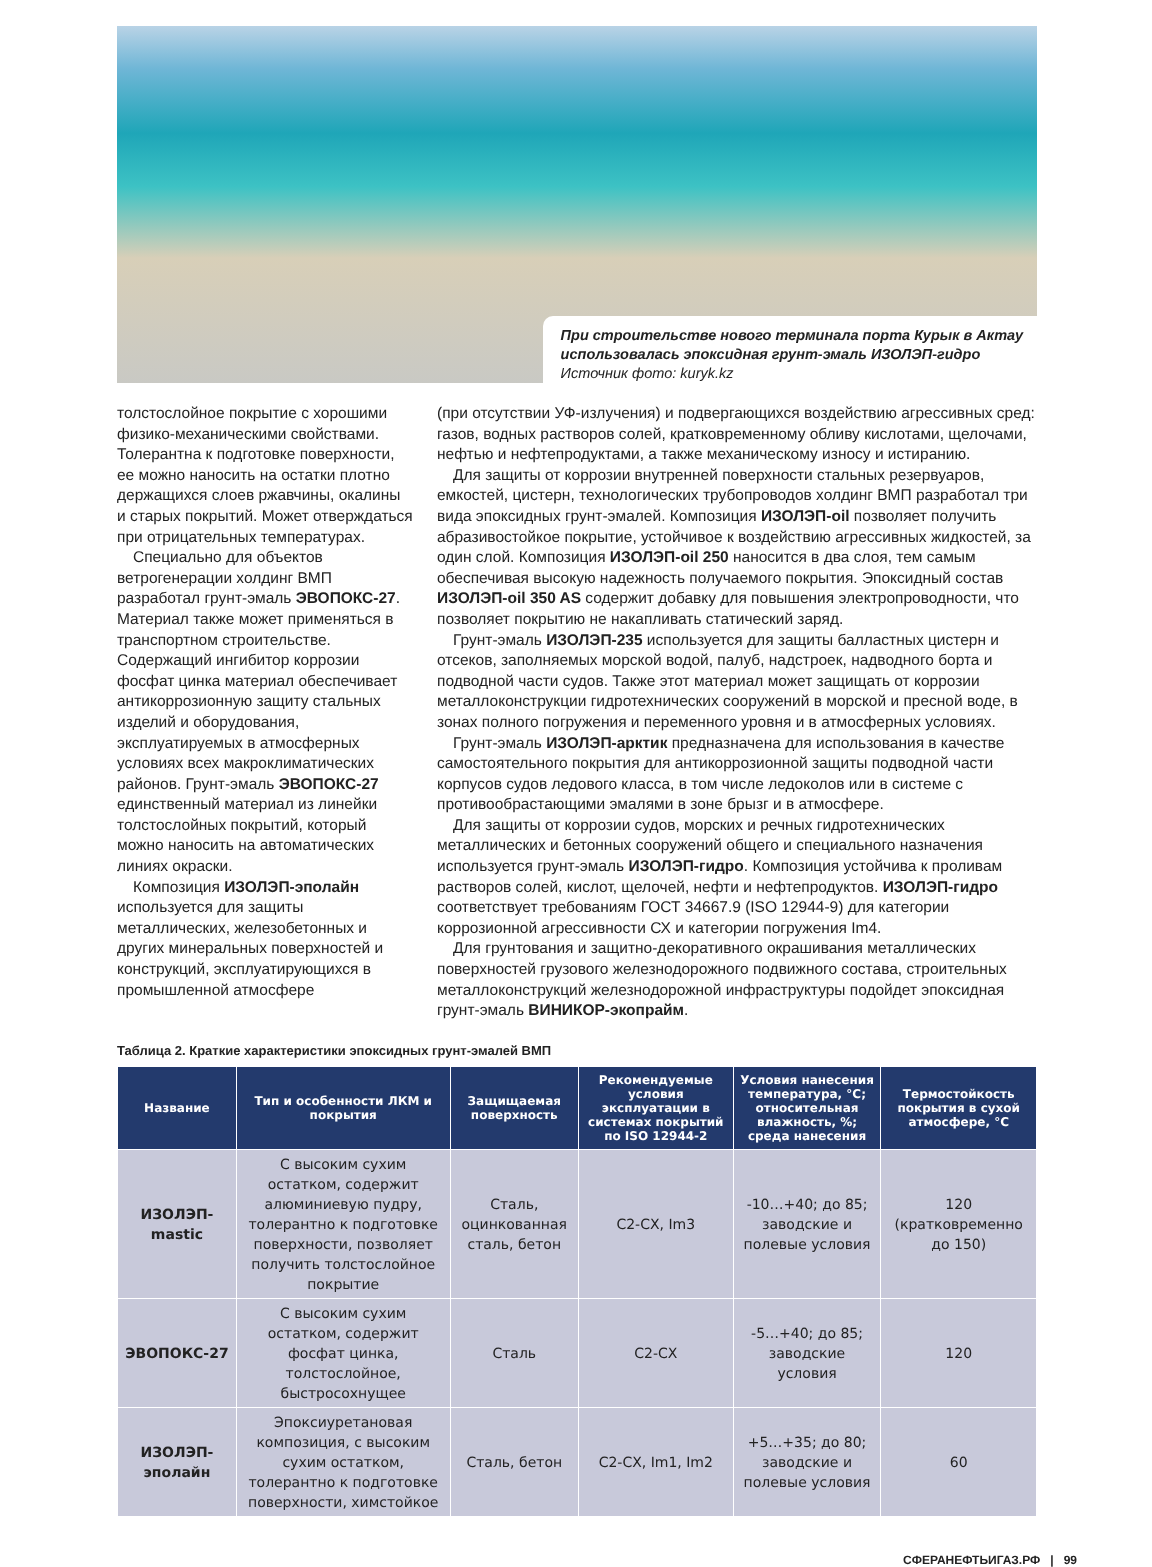При строительстве нового терминала порта Курык в Актау
использовалась эпоксидная грунт-эмаль ИЗОЛЭП-гидро
Источник фото: kuryk.kz
толстослойное покрытие с хорошими физико-механическими свойствами. Толерантна к подготовке поверхности, ее можно наносить на остатки плотно держащихся слоев ржавчины, окалины и старых покрытий. Может отверждаться при отрицательных температурах.
Специально для объектов ветрогенерации холдинг ВМП разработал грунт-эмаль ЭВОПОКС-27. Материал также может применяться в транспортном строительстве. Содержащий ингибитор коррозии фосфат цинка материал обеспечивает антикоррозионную защиту стальных изделий и оборудования, эксплуатируемых в атмосферных условиях всех макроклиматических районов. Грунт-эмаль ЭВОПОКС-27 единственный материал из линейки толстослойных покрытий, который можно наносить на автоматических линиях окраски.
Композиция ИЗОЛЭП-эполайн используется для защиты металлических, железобетонных и других минеральных поверхностей и конструкций, эксплуатирующихся в промышленной атмосфере
(при отсутствии УФ-излучения) и подвергающихся воздействию агрессивных сред: газов, водных растворов солей, кратковременному обливу кислотами, щелочами, нефтью и нефтепродуктами, а также механическому износу и истиранию.
Для защиты от коррозии внутренней поверхности стальных резервуаров, емкостей, цистерн, технологических трубопроводов холдинг ВМП разработал три вида эпоксидных грунт-эмалей. Композиция ИЗОЛЭП-oil позволяет получить абразивостойкое покрытие, устойчивое к воздействию агрессивных жидкостей, за один слой. Композиция ИЗОЛЭП-oil 250 наносится в два слоя, тем самым обеспечивая высокую надежность получаемого покрытия. Эпоксидный состав ИЗОЛЭП-oil 350 AS содержит добавку для повышения электропроводности, что позволяет покрытию не накапливать статический заряд.
Грунт-эмаль ИЗОЛЭП-235 используется для защиты балластных цистерн и отсеков, заполняемых морской водой, палуб, надстроек, надводного борта и подводной части судов. Также этот материал может защищать от коррозии металлоконструкции гидротехнических сооружений в морской и пресной воде, в зонах полного погружения и переменного уровня и в атмосферных условиях.
Грунт-эмаль ИЗОЛЭП-арктик предназначена для использования в качестве самостоятельного покрытия для антикоррозионной защиты подводной части корпусов судов ледового класса, в том числе ледоколов или в системе с противообрастающими эмалями в зоне брызг и в атмосфере.
Для защиты от коррозии судов, морских и речных гидротехнических металлических и бетонных сооружений общего и специального назначения используется грунт-эмаль ИЗОЛЭП-гидро. Композиция устойчива к проливам растворов солей, кислот, щелочей, нефти и нефтепродуктов. ИЗОЛЭП-гидро соответствует требованиям ГОСТ 34667.9 (ISO 12944-9) для категории коррозионной агрессивности СХ и категории погружения Im4.
Для грунтования и защитно-декоративного окрашивания металлических поверхностей грузового железнодорожного подвижного состава, строительных металлоконструкций железнодорожной инфраструктуры подойдет эпоксидная грунт-эмаль ВИНИКОР-экопрайм.
Таблица 2. Краткие характеристики эпоксидных грунт-эмалей ВМП
| Название | Тип и особенности ЛКМ и покрытия | Защищаемая поверхность | Рекомендуемые условия эксплуатации в системах покрытий по ISO 12944-2 | Условия нанесения температура, °С; относительная влажность, %; среда нанесения | Термостойкость покрытия в сухой атмосфере, °С |
| --- | --- | --- | --- | --- | --- |
| ИЗОЛЭП-mastic | С высоким сухим остатком, содержит алюминиевую пудру, толерантно к подготовке поверхности, позволяет получить толстослойное покрытие | Сталь, оцинкованная сталь, бетон | C2-CX, Im3 | -10…+40; до 85; заводские и полевые условия | 120 (кратковременно до 150) |
| ЭВОПОКС-27 | С высоким сухим остатком, содержит фосфат цинка, толстослойное, быстросохнущее | Сталь | C2-CX | -5…+40; до 85; заводские условия | 120 |
| ИЗОЛЭП-эполайн | Эпоксиуретановая композиция, с высоким сухим остатком, толерантно к подготовке поверхности, химстойкое | Сталь, бетон | C2-CX, Im1, Im2 | +5…+35; до 80; заводские и полевые условия | 60 |
СФЕРАНЕФТЬИГАЗ.РФ | 99